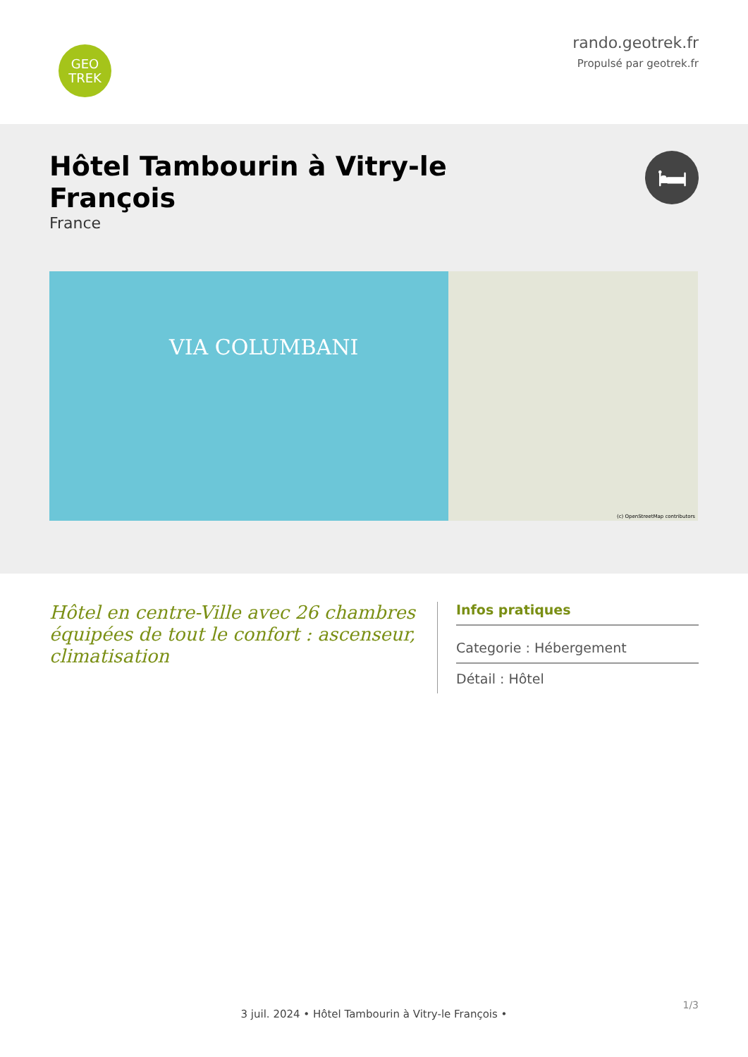GEO
TREK
rando.geotrek.fr
Propulsé par geotrek.fr
Hôtel Tambourin à Vitry-le François
France
🛏
VIA COLUMBANI
(c) OpenStreetMap contributors
Hôtel en centre-Ville avec 26 chambres équipées de tout le confort : ascenseur, climatisation
Infos pratiques
Categorie : Hébergement
Détail : Hôtel
1/3
3 juil. 2024 • Hôtel Tambourin à Vitry-le François •